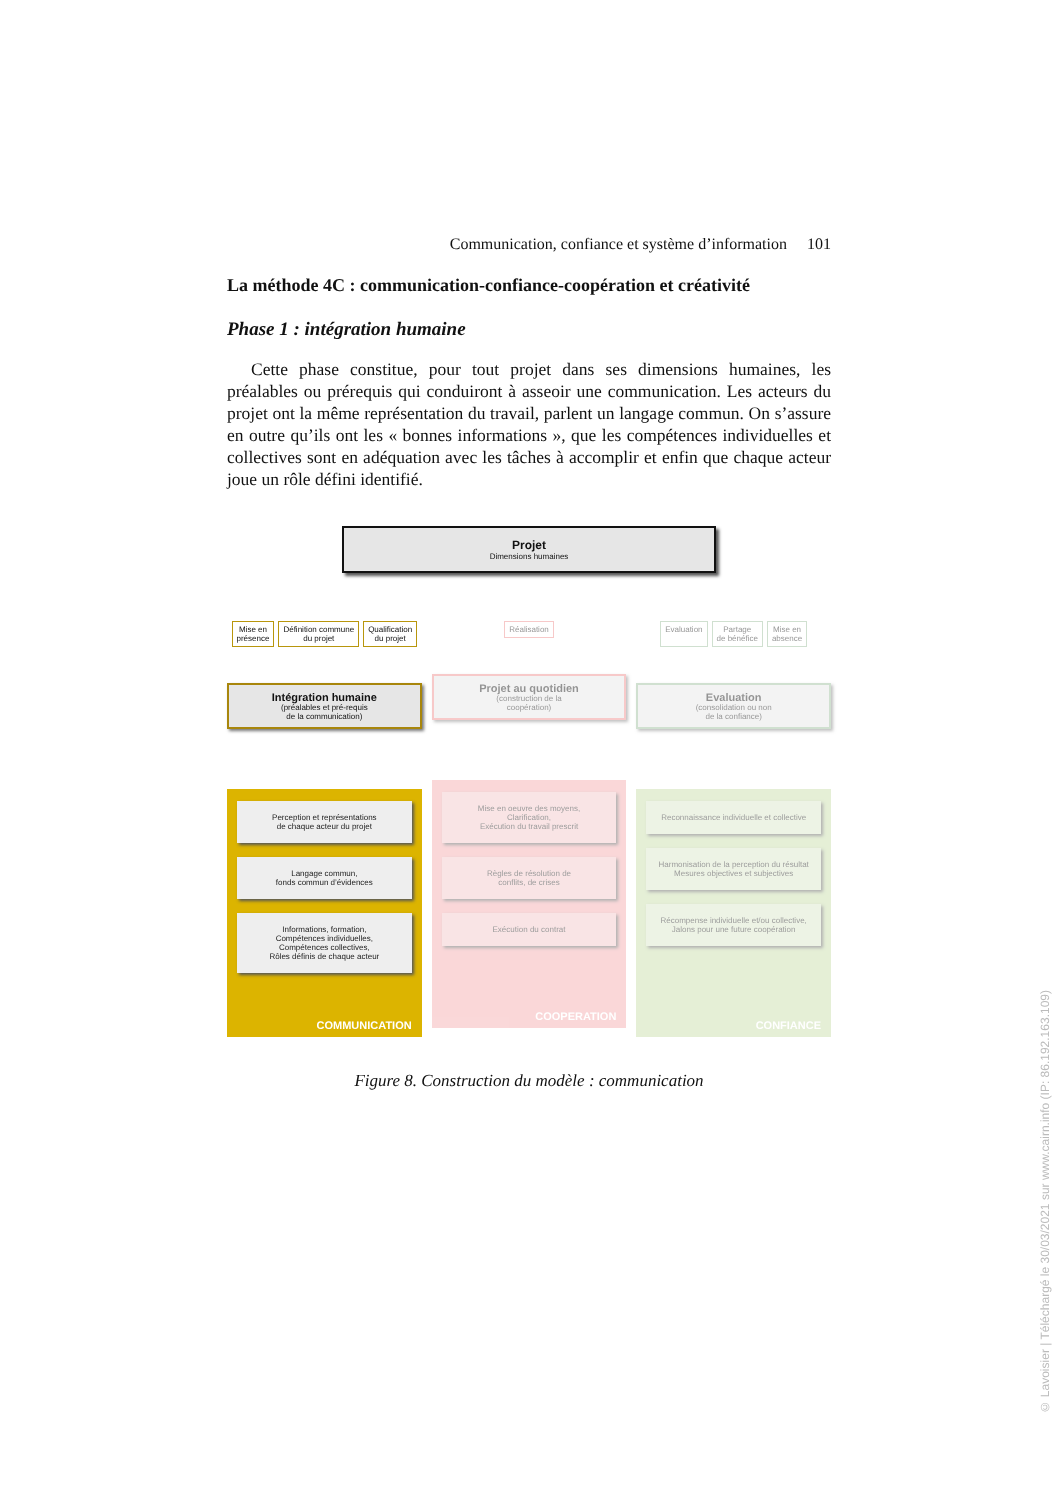Communication, confiance et système d’information 101
La méthode 4C : communication-confiance-coopération et créativité
Phase 1 : intégration humaine
Cette phase constitue, pour tout projet dans ses dimensions humaines, les préalables ou prérequis qui conduiront à asseoir une communication. Les acteurs du projet ont la même représentation du travail, parlent un langage commun. On s’assure en outre qu’ils ont les « bonnes informations », que les compétences individuelles et collectives sont en adéquation avec les tâches à accomplir et enfin que chaque acteur joue un rôle défini identifié.
Projet
Dimensions humaines
Mise en
présence
Définition commune
du projet
Qualification
du projet
Intégration humaine
(préalables et pré-requis
de la communication)
Perception et représentations
de chaque acteur du projet
Langage commun,
fonds commun d’évidences
Informations, formation,
Compétences individuelles,
Compétences collectives,
Rôles définis de chaque acteur
COMMUNICATION
Réalisation
Projet au quotidien
(construction de la
coopération)
Mise en oeuvre des moyens,
Clarification,
Exécution du travail prescrit
Règles de résolution de
conflits, de crises
Exécution du contrat
COOPERATION
Evaluation Partage
de bénéfice
Mise en
absence
Evaluation
(consolidation ou non
de la confiance)
Reconnaissance individuelle et collective
Harmonisation de la perception du résultat
Mesures objectives et subjectives
Récompense individuelle et/ou collective,
Jalons pour une future coopération
CONFIANCE
Figure 8. Construction du modèle : communication
© Lavoisier | Téléchargé le 30/03/2021 sur www.cairn.info (IP: 86.192.163.109)